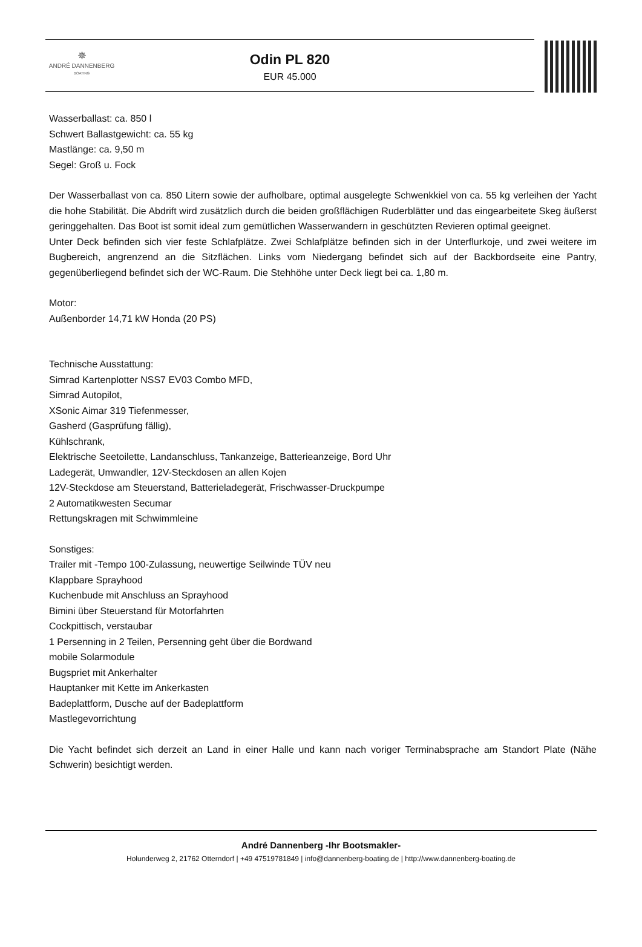✵
ANDRÉ DANNENBERG
BOATING
Odin PL 820
EUR 45.000
Wasserballast: ca. 850 l
Schwert Ballastgewicht: ca. 55 kg
Mastlänge: ca. 9,50 m
Segel: Groß u. Fock
Der Wasserballast von ca. 850 Litern sowie der aufholbare, optimal ausgelegte Schwenkkiel von ca. 55 kg verleihen der Yacht die hohe Stabilität. Die Abdrift wird zusätzlich durch die beiden großflächigen Ruderblätter und das eingearbeitete Skeg äußerst geringgehalten. Das Boot ist somit ideal zum gemütlichen Wasserwandern in geschützten Revieren optimal geeignet.
Unter Deck befinden sich vier feste Schlafplätze. Zwei Schlafplätze befinden sich in der Unterflurkoje, und zwei weitere im Bugbereich, angrenzend an die Sitzflächen. Links vom Niedergang befindet sich auf der Backbordseite eine Pantry, gegenüberliegend befindet sich der WC-Raum. Die Stehhöhe unter Deck liegt bei ca. 1,80 m.
Motor:
Außenborder 14,71 kW Honda (20 PS)
Technische Ausstattung:
Simrad Kartenplotter NSS7 EV03 Combo MFD,
Simrad Autopilot,
XSonic Aimar 319 Tiefenmesser,
Gasherd (Gasprüfung fällig),
Kühlschrank,
Elektrische Seetoilette, Landanschluss, Tankanzeige, Batterieanzeige, Bord Uhr
Ladegerät, Umwandler, 12V-Steckdosen an allen Kojen
12V-Steckdose am Steuerstand, Batterieladegerät, Frischwasser-Druckpumpe
2 Automatikwesten Secumar
Rettungskragen mit Schwimmleine
Sonstiges:
Trailer mit -Tempo 100-Zulassung, neuwertige Seilwinde TÜV neu
Klappbare Sprayhood
Kuchenbude mit Anschluss an Sprayhood
Bimini über Steuerstand für Motorfahrten
Cockpittisch, verstaubar
1 Persenning in 2 Teilen, Persenning geht über die Bordwand
mobile Solarmodule
Bugspriet mit Ankerhalter
Hauptanker mit Kette im Ankerkasten
Badeplattform, Dusche auf der Badeplattform
Mastlegevorrichtung
Die Yacht befindet sich derzeit an Land in einer Halle und kann nach voriger Terminabsprache am Standort Plate (Nähe Schwerin) besichtigt werden.
André Dannenberg -Ihr Bootsmakler-
Holunderweg 2, 21762 Otterndorf | +49 47519781849 | info@dannenberg-boating.de | http://www.dannenberg-boating.de